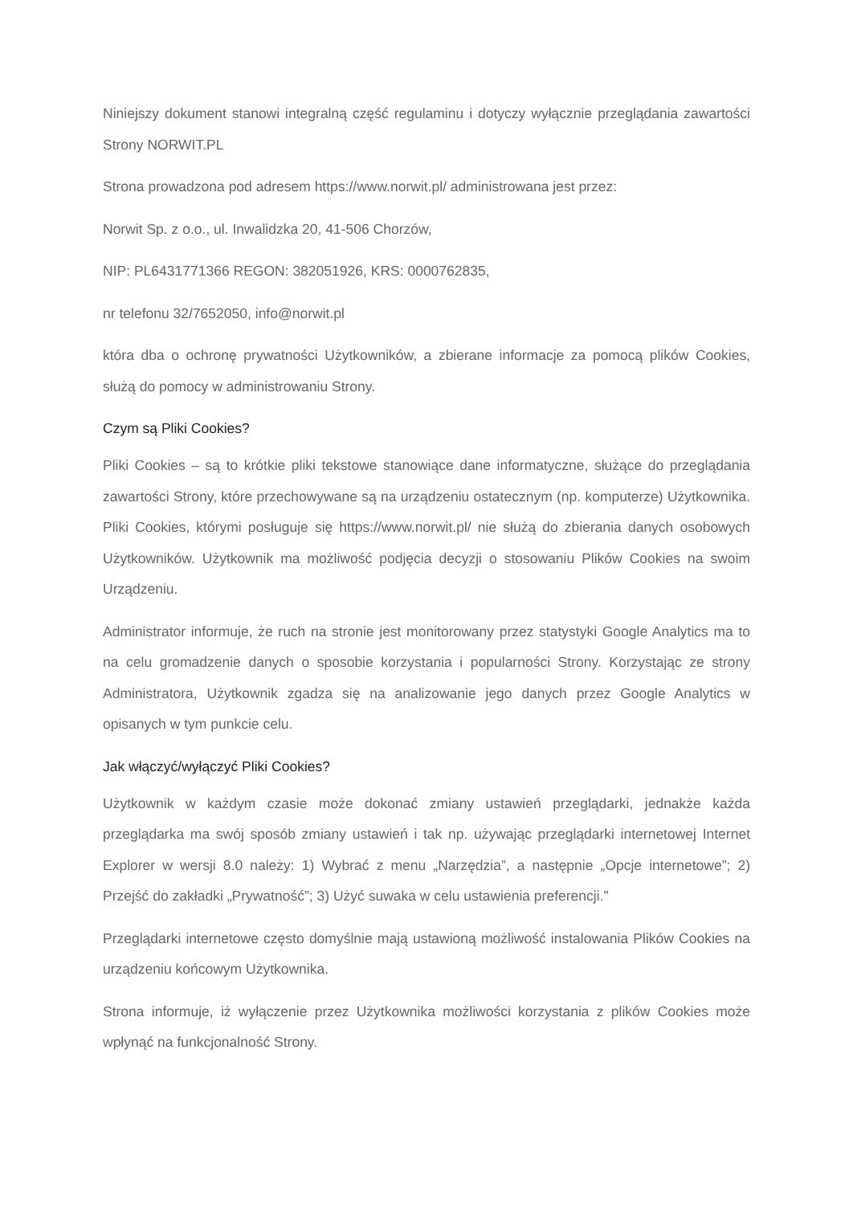Niniejszy dokument stanowi integralną część regulaminu i dotyczy wyłącznie przeglądania zawartości Strony NORWIT.PL
Strona prowadzona pod adresem https://www.norwit.pl/ administrowana jest przez:
Norwit Sp. z o.o., ul. Inwalidzka 20, 41-506 Chorzów,
NIP: PL6431771366 REGON: 382051926, KRS: 0000762835,
nr telefonu 32/7652050, info@norwit.pl
która dba o ochronę prywatności Użytkowników, a zbierane informacje za pomocą plików Cookies, służą do pomocy w administrowaniu Strony.
Czym są Pliki Cookies?
Pliki Cookies – są to krótkie pliki tekstowe stanowiące dane informatyczne, służące do przeglądania zawartości Strony, które przechowywane są na urządzeniu ostatecznym (np. komputerze) Użytkownika. Pliki Cookies, którymi posługuje się https://www.norwit.pl/ nie służą do zbierania danych osobowych Użytkowników. Użytkownik ma możliwość podjęcia decyzji o stosowaniu Plików Cookies na swoim Urządzeniu.
Administrator informuje, że ruch na stronie jest monitorowany przez statystyki Google Analytics ma to na celu gromadzenie danych o sposobie korzystania i popularności Strony. Korzystając ze strony Administratora, Użytkownik zgadza się na analizowanie jego danych przez Google Analytics w opisanych w tym punkcie celu.
Jak włączyć/wyłączyć Pliki Cookies?
Użytkownik w każdym czasie może dokonać zmiany ustawień przeglądarki, jednakże każda przeglądarka ma swój sposób zmiany ustawień i tak np. używając przeglądarki internetowej Internet Explorer w wersji 8.0 należy: 1) Wybrać z menu „Narzędzia”, a następnie „Opcje internetowe”; 2) Przejść do zakładki „Prywatność”; 3) Użyć suwaka w celu ustawienia preferencji."
Przeglądarki internetowe często domyślnie mają ustawioną możliwość instalowania Plików Cookies na urządzeniu końcowym Użytkownika.
Strona informuje, iż wyłączenie przez Użytkownika możliwości korzystania z plików Cookies może wpłynąć na funkcjonalność Strony.